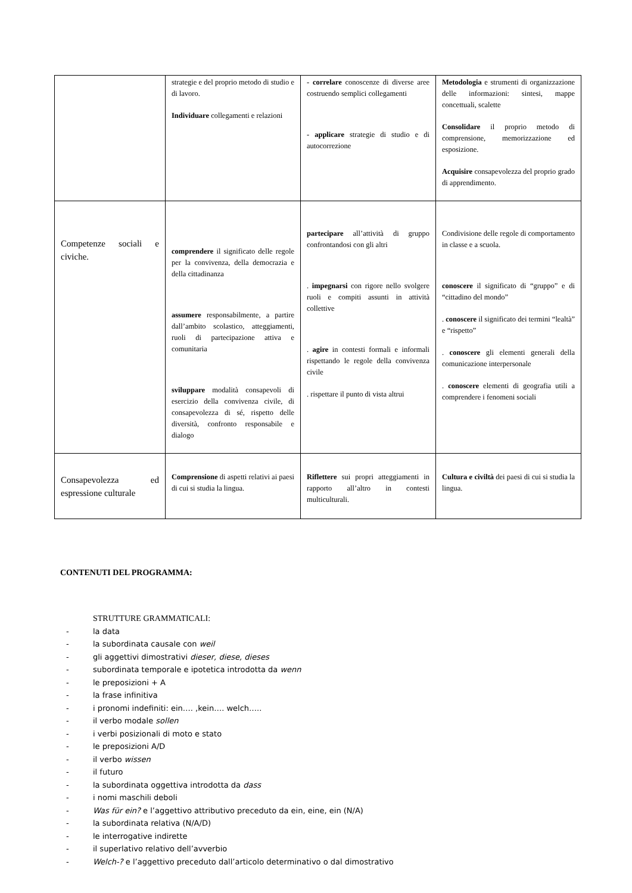| | strategie e del proprio metodo di studio e di lavoro. Individuare collegamenti e relazioni | - correlare conoscenze di diverse aree costruendo semplici collegamenti - applicare strategie di studio e di autocorrezione | Metodologia e strumenti di organizzazione delle informazioni: sintesi, mappe concettuali, scalette Consolidare il proprio metodo di comprensione, memorizzazione ed esposizione. Acquisire consapevolezza del proprio grado di apprendimento. |
| Competenze sociali e civiche. | comprendere il significato delle regole per la convivenza, della democrazia e della cittadinanza assumere responsabilmente, a partire dall’ambito scolastico, atteggiamenti, ruoli di partecipazione attiva e comunitaria sviluppare modalità consapevoli di esercizio della convivenza civile, di consapevolezza di sé, rispetto delle diversità, confronto responsabile e dialogo | partecipare all’attività di gruppo confrontandosi con gli altri . impegnarsi con rigore nello svolgere ruoli e compiti assunti in attività collettive . agire in contesti formali e informali rispettando le regole della convivenza civile . rispettare il punto di vista altrui | Condivisione delle regole di comportamento in classe e a scuola. conoscere il significato di “gruppo” e di “cittadino del mondo” . conoscere il significato dei termini “lealtà” e “rispetto” . conoscere gli elementi generali della comunicazione interpersonale . conoscere elementi di geografia utili a comprendere i fenomeni sociali |
| Consapevolezza ed espressione culturale | Comprensione di aspetti relativi ai paesi di cui si studia la lingua. | Riflettere sui propri atteggiamenti in rapporto all’altro in contesti multiculturali. | Cultura e civiltà dei paesi di cui si studia la lingua. |
CONTENUTI DEL PROGRAMMA:
STRUTTURE GRAMMATICALI:
- la data
- la subordinata causale con weil
- gli aggettivi dimostrativi dieser, diese, dieses
- subordinata temporale e ipotetica introdotta da wenn
- le preposizioni + A
- la frase infinitiva
- i pronomi indefiniti: ein…. ,kein…. welch…..
- il verbo modale sollen
- i verbi posizionali di moto e stato
- le preposizioni A/D
- il verbo wissen
- il futuro
- la subordinata oggettiva introdotta da dass
- i nomi maschili deboli
- Was für ein? e l’aggettivo attributivo preceduto da ein, eine, ein (N/A)
- la subordinata relativa (N/A/D)
- le interrogative indirette
- il superlativo relativo dell’avverbio
- Welch-? e l’aggettivo preceduto dall’articolo determinativo o dal dimostrativo